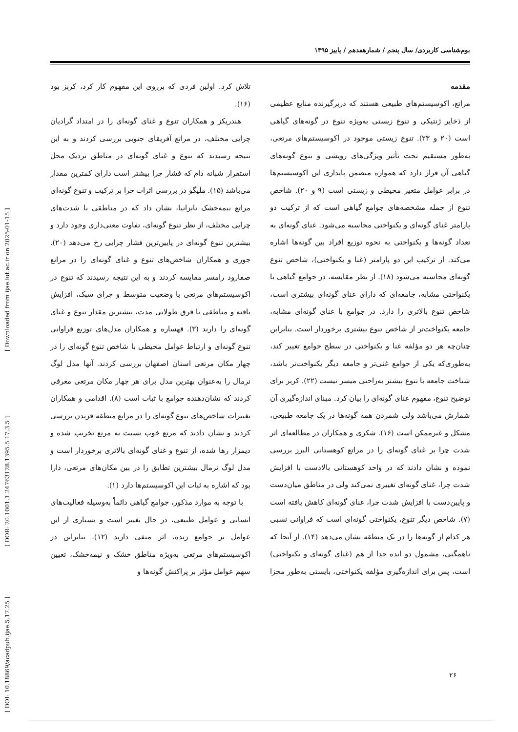بوم‌شناسی کاربردی/ سال پنجم / شمارهفدهم / پاییز ۱۳۹۵
مقدمه
مراتع، اکوسیستم‌های طبیعی هستند که دربرگیرنده منابع عظیمی از ذخایر ژنتیکی و تنوع زیستی به‌ویژه تنوع در گونه‌های گیاهی است (۲۰ و ۲۳). تنوع زیستی موجود در اکوسیستم‌های مرتعی، به‌طور مستقیم تحت تأثیر ویژگی‌های رویشی و تنوع گونه‌های گیاهی آن قرار دارد که همواره متضمن پایداری این اکوسیستم‌ها در برابر عوامل متغیر محیطی و زیستی است (۹ و ۲۰). شاخص تنوع از جمله مشخصه‌های جوامع گیاهی است که از ترکیب دو پارامتر غنای گونه‌ای و یکنواختی محاسبه می‌شود. غنای گونه‌ای به تعداد گونه‌ها و یکنواختی به نحوه توزیع افراد بین گونه‌ها اشاره می‌کند. از ترکیب این دو پارامتر (غنا و یکنواختی)، شاخص تنوع گونه‌ای محاسبه می‌شود (۱۸). از نظر مقایسه، در جوامع گیاهی با یکنواختی مشابه، جامعه‌ای که دارای غنای گونه‌ای بیشتری است، شاخص تنوع بالاتری را دارد. در جوامع با غنای گونه‌ای مشابه، جامعه یکنواخت‌تر از شاخص تنوع بیشتری برخوردار است. بنابراین چنان‌چه هر دو مؤلفه غنا و یکنواختی در سطح جوامع تغییر کند، به‌طوری‌که یکی از جوامع غنی‌تر و جامعه دیگر یکنواخت‌تر باشد، شناخت جامعه با تنوع بیشتر به‌راحتی میسر نیست (۲۲). کربز برای توضیح تنوع، مفهوم غنای گونه‌ای را بیان کرد. مبنای اندازه‌گیری آن شمارش می‌باشد ولی شمردن همه گونه‌ها در یک جامعه طبیعی، مشکل و غیرممکن است (۱۶). شکری و همکاران در مطالعه‌ای اثر شدت چرا بر غنای گونه‌ای را در مراتع کوهستانی البرز بررسی نموده و نشان دادند که در واحد کوهستانی بالادست با افزایش شدت چرا، غنای گونه‌ای تغییری نمی‌کند ولی در مناطق میان‌دست و پایین‌دست با افزایش شدت چرا، غنای گونه‌ای کاهش یافته است (۷). شاخص دیگر تنوع، یکنواختی گونه‌ای است که فراوانی نسبی هر کدام از گونه‌ها را در یک منطقه نشان می‌دهد (۱۴). از آنجا که ناهمگنی، مشمول دو ایده جدا از هم (غنای گونه‌ای و یکنواختی) است، پس برای اندازه‌گیری مؤلفه یکنواختی، بایستی به‌طور مجزا تلاش کرد. اولین فردی که برروی این مفهوم کار کرد، کربز بود (۱۶).
هندریکز و همکاران تنوع و غنای گونه‌ای را در امتداد گرادیان چرایی مختلف، در مراتع آفریقای جنوبی بررسی کردند و به این نتیجه رسیدند که تنوع و غنای گونه‌ای در مناطق نزدیک محل استقرار شبانه دام که فشار چرا بیشتر است دارای کمترین مقدار می‌باشد (۱۵). ملیگو در بررسی اثرات چرا بر ترکیب و تنوع گونه‌ای مراتع نیمه‌خشک تانزانیا، نشان داد که در مناطقی با شدت‌های چرایی مختلف، از نظر تنوع گونه‌ای، تفاوت معنی‌داری وجود دارد و بیشترین تنوع گونه‌ای در پایین‌ترین فشار چرایی رخ می‌دهد (۲۰). جوری و همکاران شاخص‌های تنوع و غنای گونه‌ای را در مراتع صفارود رامسر مقایسه کردند و به این نتیجه رسیدند که تنوع در اکوسیستم‌های مرتعی با وضعیت متوسط و چرای سبک، افزایش یافته و مناطقی با قرق طولانی مدت، بیشترین مقدار تنوع و غنای گونه‌ای را دارند (۳). قهساره و همکاران مدل‌های توزیع فراوانی تنوع گونه‌ای و ارتباط عوامل محیطی با شاخص تنوع گونه‌ای را در چهار مکان مرتعی استان اصفهان بررسی کردند. آنها مدل لوگ نرمال را به‌عنوان بهترین مدل برای هر چهار مکان مرتعی معرفی کردند که نشان‌دهنده جوامع با ثبات است (۸). اقدامی و همکاران تغییرات شاخص‌های تنوع گونه‌ای را در مراتع منطقه فریدن بررسی کردند و نشان دادند که مرتع خوب نسبت به مرتع تخریب شده و دیمزار رها شده، از تنوع و غنای گونه‌ای بالاتری برخوردار است و مدل لوگ نرمال بیشترین تطابق را در بین مکان‌های مرتعی، دارا بود که اشاره به ثبات این اکوسیستم‌ها دارد (۱).
با توجه به موارد مذکور، جوامع گیاهی دائماً به‌وسیله فعالیت‌های انسانی و عوامل طبیعی، در حال تغییر است و بسیاری از این عوامل بر جوامع زنده، اثر منفی دارند (۱۲). بنابراین در اکوسیستم‌های مرتعی به‌ویژه مناطق خشک و نیمه‌خشک، تعیین سهم عوامل مؤثر بر پراکنش گونه‌ها و
۲۶
[ DOI: 10.18869/acadpub.ijae.5.17.25 ]
[ DOR: 20.1001.1.24763128.1395.5.17.3.5 ]
[ Downloaded from ijae.iut.ac.ir on 2025-01-15 ]